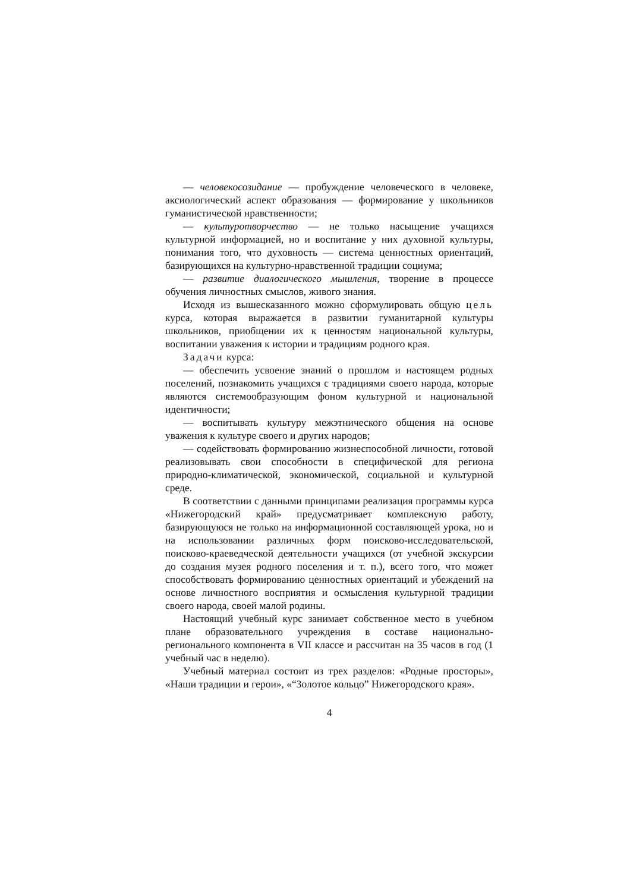— человекосозидание — пробуждение человеческого в человеке, аксиологический аспект образования — формирование у школьников гуманистической нравственности;
— культуротворчество — не только насыщение учащихся культурной информацией, но и воспитание у них духовной культуры, понимания того, что духовность — система ценностных ориентаций, базирующихся на культурно-нравственной традиции социума;
— развитие диалогического мышления, творение в процессе обучения личностных смыслов, живого знания.
Исходя из вышесказанного можно сформулировать общую цель курса, которая выражается в развитии гуманитарной культуры школьников, приобщении их к ценностям национальной культуры, воспитании уважения к истории и традициям родного края.
Задачи курса:
— обеспечить усвоение знаний о прошлом и настоящем родных поселений, познакомить учащихся с традициями своего народа, которые являются системообразующим фоном культурной и национальной идентичности;
— воспитывать культуру межэтнического общения на основе уважения к культуре своего и других народов;
— содействовать формированию жизнеспособной личности, готовой реализовывать свои способности в специфической для региона природно-климатической, экономической, социальной и культурной среде.
В соответствии с данными принципами реализация программы курса «Нижегородский край» предусматривает комплексную работу, базирующуюся не только на информационной составляющей урока, но и на использовании различных форм поисково-исследовательской, поисково-краеведческой деятельности учащихся (от учебной экскурсии до создания музея родного поселения и т. п.), всего того, что может способствовать формированию ценностных ориентаций и убеждений на основе личностного восприятия и осмысления культурной традиции своего народа, своей малой родины.
Настоящий учебный курс занимает собственное место в учебном плане образовательного учреждения в составе национально-регионального компонента в VII классе и рассчитан на 35 часов в год (1 учебный час в неделю).
Учебный материал состоит из трех разделов: «Родные просторы», «Наши традиции и герои», «“Золотое кольцо” Нижегородского края».
4